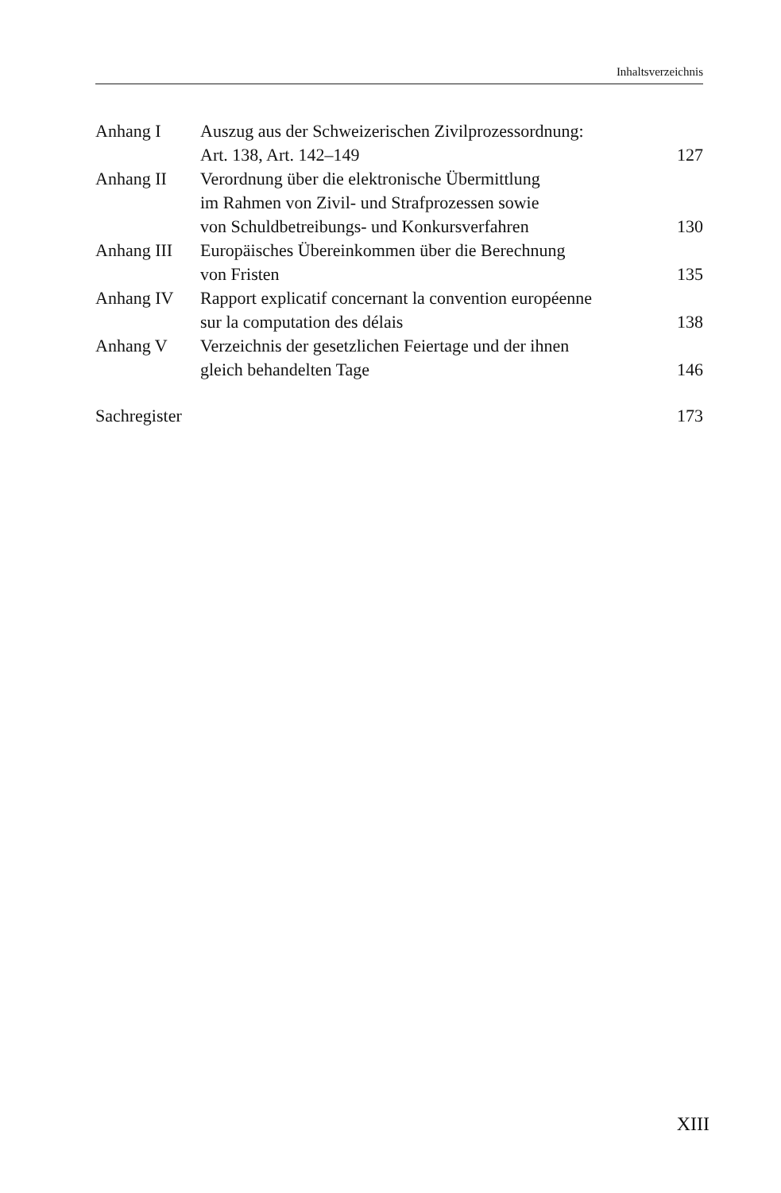Inhaltsverzeichnis
| Anhang I | Auszug aus der Schweizerischen Zivilprozessordnung: Art. 138, Art. 142–149 | 127 |
| Anhang II | Verordnung über die elektronische Übermittlung im Rahmen von Zivil- und Strafprozessen sowie von Schuldbetreibungs- und Konkursverfahren | 130 |
| Anhang III | Europäisches Übereinkommen über die Berechnung von Fristen | 135 |
| Anhang IV | Rapport explicatif concernant la convention européenne sur la computation des délais | 138 |
| Anhang V | Verzeichnis der gesetzlichen Feiertage und der ihnen gleich behandelten Tage | 146 |
Sachregister 173
XIII